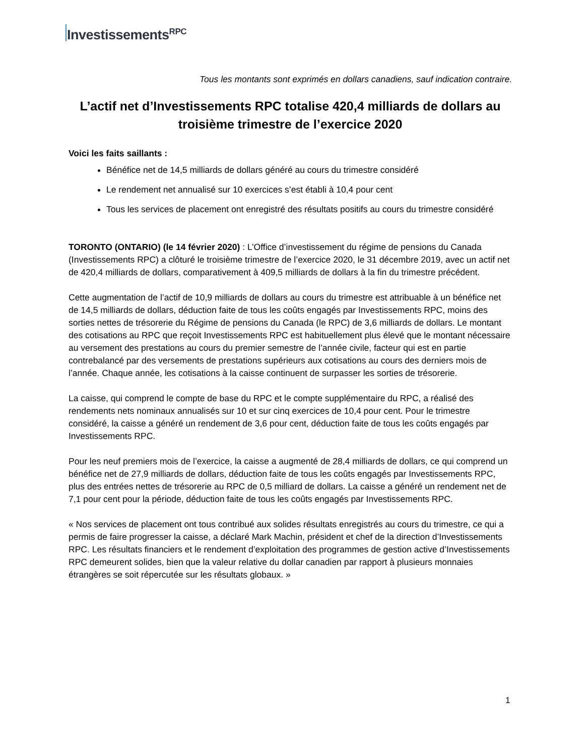Investissements<sup>RPC</sup>
Tous les montants sont exprimés en dollars canadiens, sauf indication contraire.
L’actif net d’Investissements RPC totalise 420,4 milliards de dollars au troisième trimestre de l’exercice 2020
Voici les faits saillants :
Bénéfice net de 14,5 milliards de dollars généré au cours du trimestre considéré
Le rendement net annualisé sur 10 exercices s’est établi à 10,4 pour cent
Tous les services de placement ont enregistré des résultats positifs au cours du trimestre considéré
TORONTO (ONTARIO) (le 14 février 2020) : L’Office d’investissement du régime de pensions du Canada (Investissements RPC) a clôturé le troisième trimestre de l’exercice 2020, le 31 décembre 2019, avec un actif net de 420,4 milliards de dollars, comparativement à 409,5 milliards de dollars à la fin du trimestre précédent.
Cette augmentation de l’actif de 10,9 milliards de dollars au cours du trimestre est attribuable à un bénéfice net de 14,5 milliards de dollars, déduction faite de tous les coûts engagés par Investissements RPC, moins des sorties nettes de trésorerie du Régime de pensions du Canada (le RPC) de 3,6 milliards de dollars. Le montant des cotisations au RPC que reçoit Investissements RPC est habituellement plus élevé que le montant nécessaire au versement des prestations au cours du premier semestre de l’année civile, facteur qui est en partie contrebalancé par des versements de prestations supérieurs aux cotisations au cours des derniers mois de l’année. Chaque année, les cotisations à la caisse continuent de surpasser les sorties de trésorerie.
La caisse, qui comprend le compte de base du RPC et le compte supplémentaire du RPC, a réalisé des rendements nets nominaux annualisés sur 10 et sur cinq exercices de 10,4 pour cent. Pour le trimestre considéré, la caisse a généré un rendement de 3,6 pour cent, déduction faite de tous les coûts engagés par Investissements RPC.
Pour les neuf premiers mois de l’exercice, la caisse a augmenté de 28,4 milliards de dollars, ce qui comprend un bénéfice net de 27,9 milliards de dollars, déduction faite de tous les coûts engagés par Investissements RPC, plus des entrées nettes de trésorerie au RPC de 0,5 milliard de dollars. La caisse a généré un rendement net de 7,1 pour cent pour la période, déduction faite de tous les coûts engagés par Investissements RPC.
« Nos services de placement ont tous contribué aux solides résultats enregistrés au cours du trimestre, ce qui a permis de faire progresser la caisse, a déclaré Mark Machin, président et chef de la direction d’Investissements RPC. Les résultats financiers et le rendement d’exploitation des programmes de gestion active d’Investissements RPC demeurent solides, bien que la valeur relative du dollar canadien par rapport à plusieurs monnaies étrangères se soit répercutée sur les résultats globaux. »
1